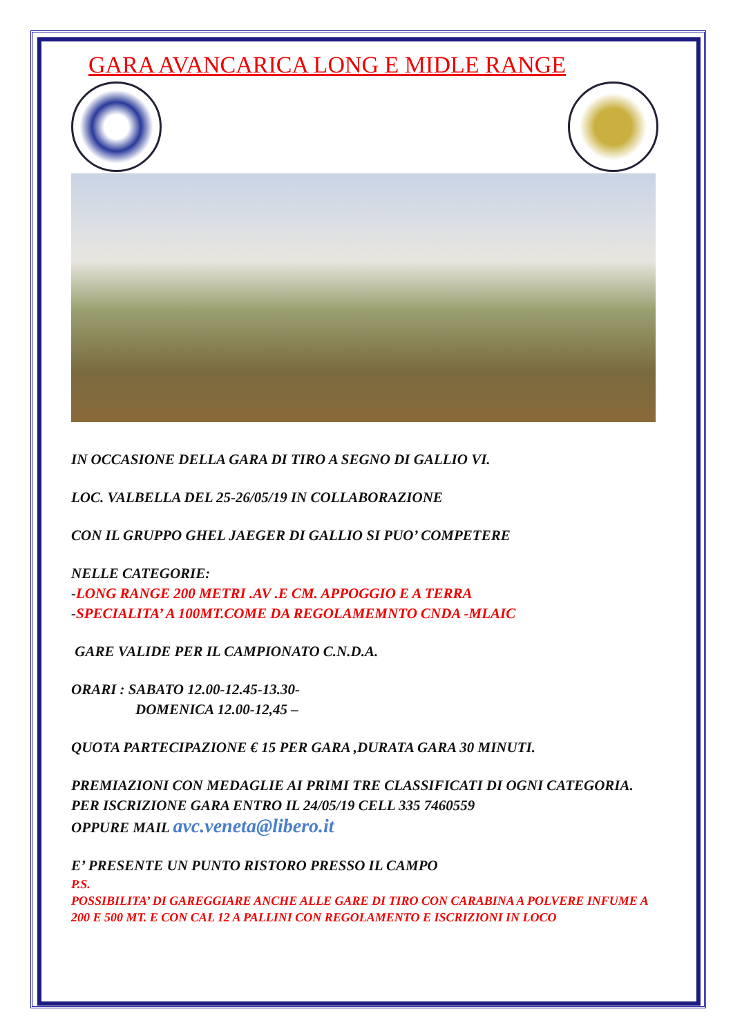GARA AVANCARICA LONG E MIDLE RANGE
IN OCCASIONE DELLA GARA DI TIRO A SEGNO DI GALLIO VI.
LOC. VALBELLA DEL 25-26/05/19 IN COLLABORAZIONE
CON IL GRUPPO GHEL JAEGER DI GALLIO SI PUO’ COMPETERE
NELLE CATEGORIE:
-LONG RANGE 200 METRI .AV .E CM. APPOGGIO E A TERRA
-SPECIALITA’ A 100MT.COME DA REGOLAMEMNTO CNDA -MLAIC
GARE VALIDE PER IL CAMPIONATO C.N.D.A.
ORARI : SABATO 12.00-12.45-13.30-
DOMENICA 12.00-12,45 –
QUOTA PARTECIPAZIONE € 15 PER GARA ,DURATA GARA 30 MINUTI.
PREMIAZIONI CON MEDAGLIE AI PRIMI TRE CLASSIFICATI DI OGNI CATEGORIA.
PER ISCRIZIONE GARA ENTRO IL 24/05/19 CELL 335 7460559
OPPURE MAIL avc.veneta@libero.it
E’ PRESENTE UN PUNTO RISTORO PRESSO IL CAMPO
P.S.
POSSIBILITA’ DI GAREGGIARE ANCHE ALLE GARE DI TIRO CON CARABINA A POLVERE INFUME A 200 E 500 MT. E CON CAL 12 A PALLINI CON REGOLAMENTO E ISCRIZIONI IN LOCO